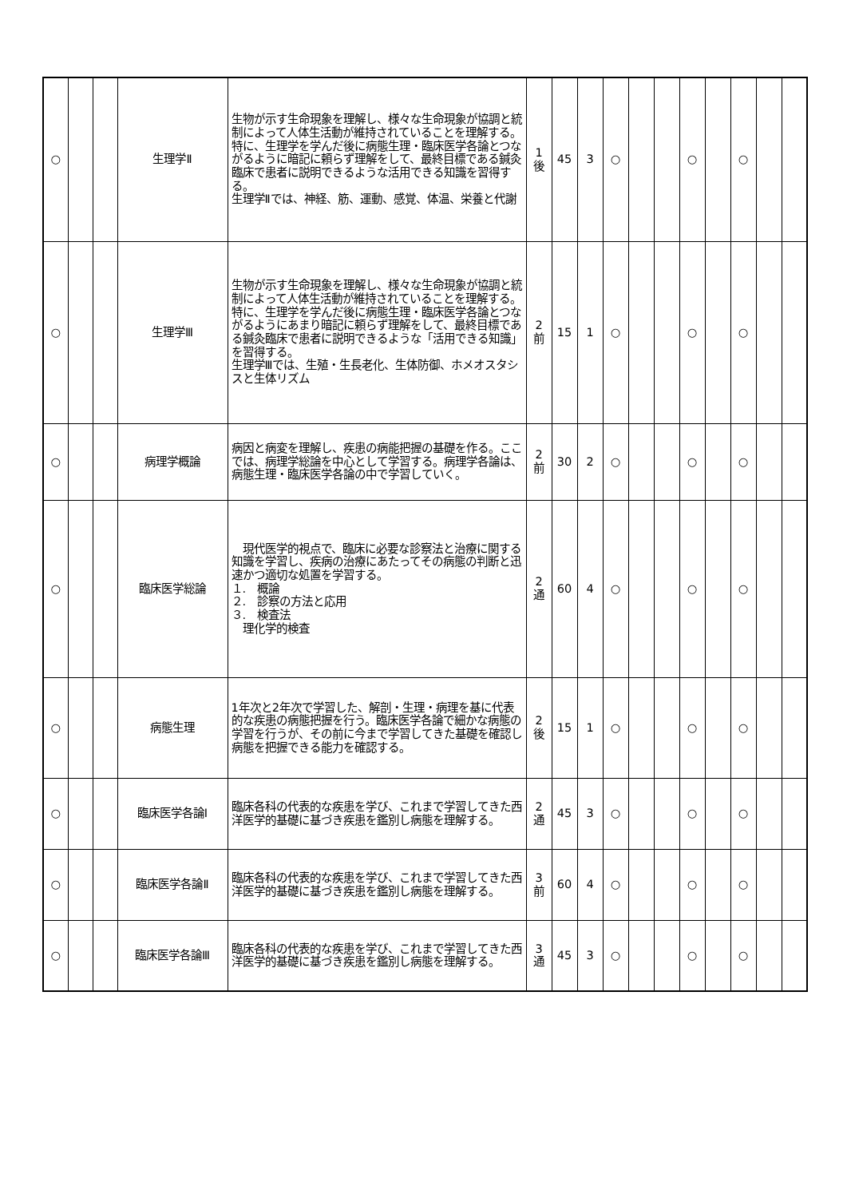| ○ | | | 生理学Ⅱ | 生物が示す生命現象を理解し、様々な生命現象が協調と統制によって人体生活動が維持されていることを理解する。特に、生理学を学んだ後に病態生理・臨床医学各論とつながるように暗記に頼らず理解をして、最終目標である鍼灸臨床で患者に説明できるような活用できる知識を習得する。 生理学Ⅱでは、神経、筋、運動、感覚、体温、栄養と代謝 | 1 後 | 45 | 3 | ○ | | | ○ | | ○ | | |
| ○ | | | 生理学Ⅲ | 生物が示す生命現象を理解し、様々な生命現象が協調と統制によって人体生活動が維持されていることを理解する。特に、生理学を学んだ後に病態生理・臨床医学各論とつながるようにあまり暗記に頼らず理解をして、最終目標である鍼灸臨床で患者に説明できるような「活用できる知識」を習得する。 生理学Ⅲでは、生殖・生長老化、生体防御、ホメオスタシスと生体リズム | 2 前 | 15 | 1 | ○ | | | ○ | | ○ | | |
| ○ | | | 病理学概論 | 病因と病変を理解し、疾患の病能把握の基礎を作る。ここでは、病理学総論を中心として学習する。病理学各論は、病態生理・臨床医学各論の中で学習していく。 | 2 前 | 30 | 2 | ○ | | | ○ | | ○ | | |
| ○ | | | 臨床医学総論 | 現代医学的視点で、臨床に必要な診察法と治療に関する知識を学習し、疾病の治療にあたってその病態の判断と迅速かつ適切な処置を学習する。 １. 概論 ２. 診察の方法と応用 ３. 検査法 理化学的検査 | 2 通 | 60 | 4 | ○ | | | ○ | | ○ | | |
| ○ | | | 病態生理 | 1年次と2年次で学習した、解剖・生理・病理を基に代表的な疾患の病態把握を行う。臨床医学各論で細かな病態の学習を行うが、その前に今まで学習してきた基礎を確認し病態を把握できる能力を確認する。 | 2 後 | 15 | 1 | ○ | | | ○ | | ○ | | |
| ○ | | | 臨床医学各論Ⅰ | 臨床各科の代表的な疾患を学び、これまで学習してきた西洋医学的基礎に基づき疾患を鑑別し病態を理解する。 | 2 通 | 45 | 3 | ○ | | | ○ | | ○ | | |
| ○ | | | 臨床医学各論Ⅱ | 臨床各科の代表的な疾患を学び、これまで学習してきた西洋医学的基礎に基づき疾患を鑑別し病態を理解する。 | 3 前 | 60 | 4 | ○ | | | ○ | | ○ | | |
| ○ | | | 臨床医学各論Ⅲ | 臨床各科の代表的な疾患を学び、これまで学習してきた西洋医学的基礎に基づき疾患を鑑別し病態を理解する。 | 3 通 | 45 | 3 | ○ | | | ○ | | ○ | | |